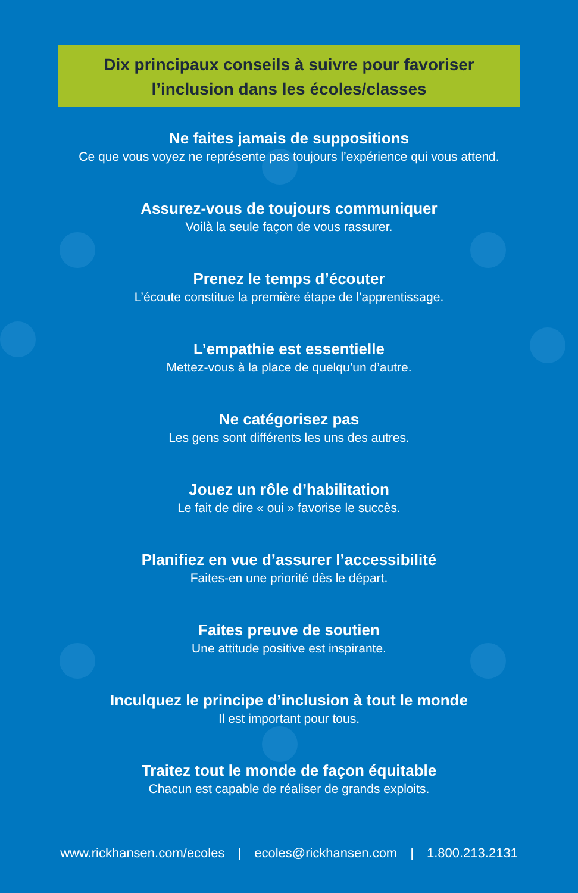Dix principaux conseils à suivre pour favoriser
l’inclusion dans les écoles/classes
Ne faites jamais de suppositions
Ce que vous voyez ne représente pas toujours l’expérience qui vous attend.
Assurez-vous de toujours communiquer
Voilà la seule façon de vous rassurer.
Prenez le temps d’écouter
L’écoute constitue la première étape de l’apprentissage.
L’empathie est essentielle
Mettez-vous à la place de quelqu’un d’autre.
Ne catégorisez pas
Les gens sont différents les uns des autres.
Jouez un rôle d’habilitation
Le fait de dire « oui » favorise le succès.
Planifiez en vue d’assurer l’accessibilité
Faites-en une priorité dès le départ.
Faites preuve de soutien
Une attitude positive est inspirante.
Inculquez le principe d’inclusion à tout le monde
Il est important pour tous.
Traitez tout le monde de façon équitable
Chacun est capable de réaliser de grands exploits.
www.rickhansen.com/ecoles | ecoles@rickhansen.com | 1.800.213.2131